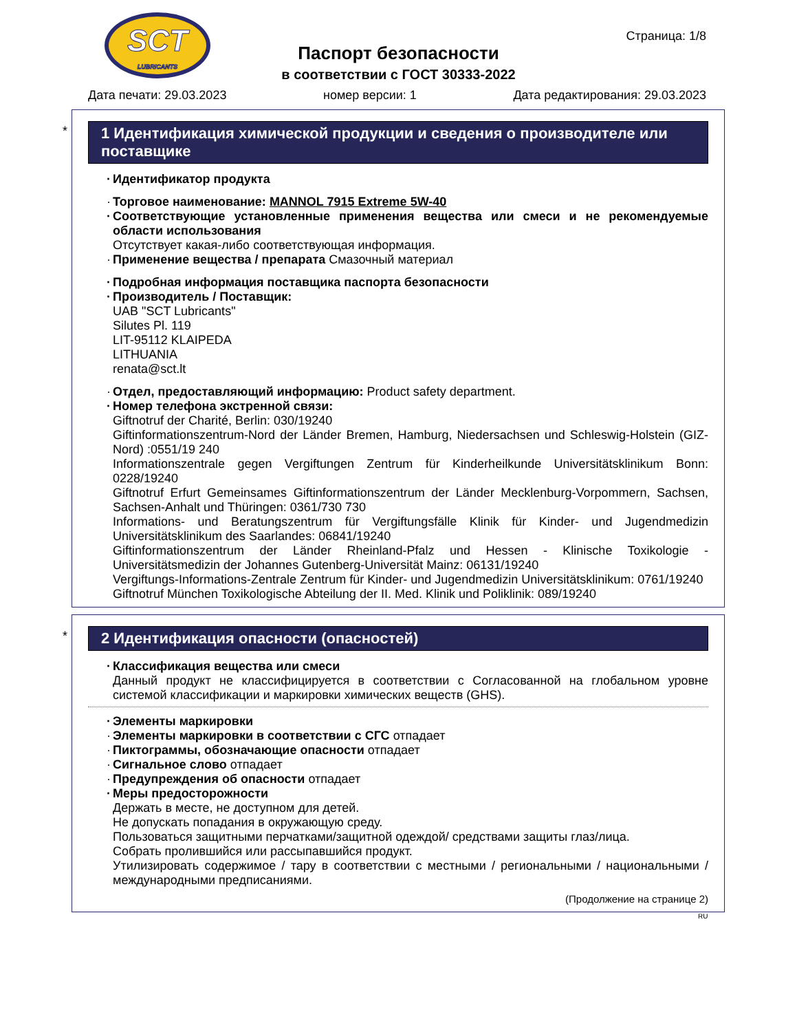SCT
LUBRICANTS
Страница: 1/8
Паспорт безопасности
в соответствии с ГОСТ 30333-2022
Дата печати: 29.03.2023 номер версии: 1 Дата редактирования: 29.03.2023
*
1 Идентификация химической продукции и сведения о производителе или поставщике
Идентификатор продукта
Торговое наименование: MANNOL 7915 Extreme 5W-40
Соответствующие установленные применения вещества или смеси и не рекомендуемые области использования
Отсутствует какая-либо соответствующая информация.
Применение вещества / препарата Смазочный материал
Подробная информация поставщика паспорта безопасности
Производитель / Поставщик:
UAB "SCT Lubricants"
Silutes Pl. 119
LIT-95112 KLAIPEDA
LITHUANIA
renata@sct.lt
Отдел, предоставляющий информацию: Product safety department.
Номер телефона экстренной связи:
Giftnotruf der Charité, Berlin: 030/19240
Giftinformationszentrum-Nord der Länder Bremen, Hamburg, Niedersachsen und Schleswig-Holstein (GIZ-Nord) :0551/19 240
Informationszentrale gegen Vergiftungen Zentrum für Kinderheilkunde Universitätsklinikum Bonn: 0228/19240
Giftnotruf Erfurt Gemeinsames Giftinformationszentrum der Länder Mecklenburg-Vorpommern, Sachsen, Sachsen-Anhalt und Thüringen: 0361/730 730
Informations- und Beratungszentrum für Vergiftungsfälle Klinik für Kinder- und Jugendmedizin Universitätsklinikum des Saarlandes: 06841/19240
Giftinformationszentrum der Länder Rheinland-Pfalz und Hessen - Klinische Toxikologie - Universitätsmedizin der Johannes Gutenberg-Universität Mainz: 06131/19240
Vergiftungs-Informations-Zentrale Zentrum für Kinder- und Jugendmedizin Universitätsklinikum: 0761/19240
Giftnotruf München Toxikologische Abteilung der II. Med. Klinik und Poliklinik: 089/19240
*
2 Идентификация опасности (опасностей)
Классификация вещества или смеси
Данный продукт не классифицируется в соответствии с Согласованной на глобальном уровне системой классификации и маркировки химических веществ (GHS).
Элементы маркировки
Элементы маркировки в соответствии с СГС отпадает
Пиктограммы, обозначающие опасности отпадает
Сигнальное слово отпадает
Предупреждения об опасности отпадает
Меры предосторожности
Держать в месте, не доступном для детей.
Не допускать попадания в окружающую среду.
Пользоваться защитными перчатками/защитной одеждой/ средствами защиты глаз/лица.
Собрать пролившийся или рассыпавшийся продукт.
Утилизировать содержимое / тару в соответствии с местными / региональными / национальными / международными предписаниями.
(Продолжение на странице 2)
RU